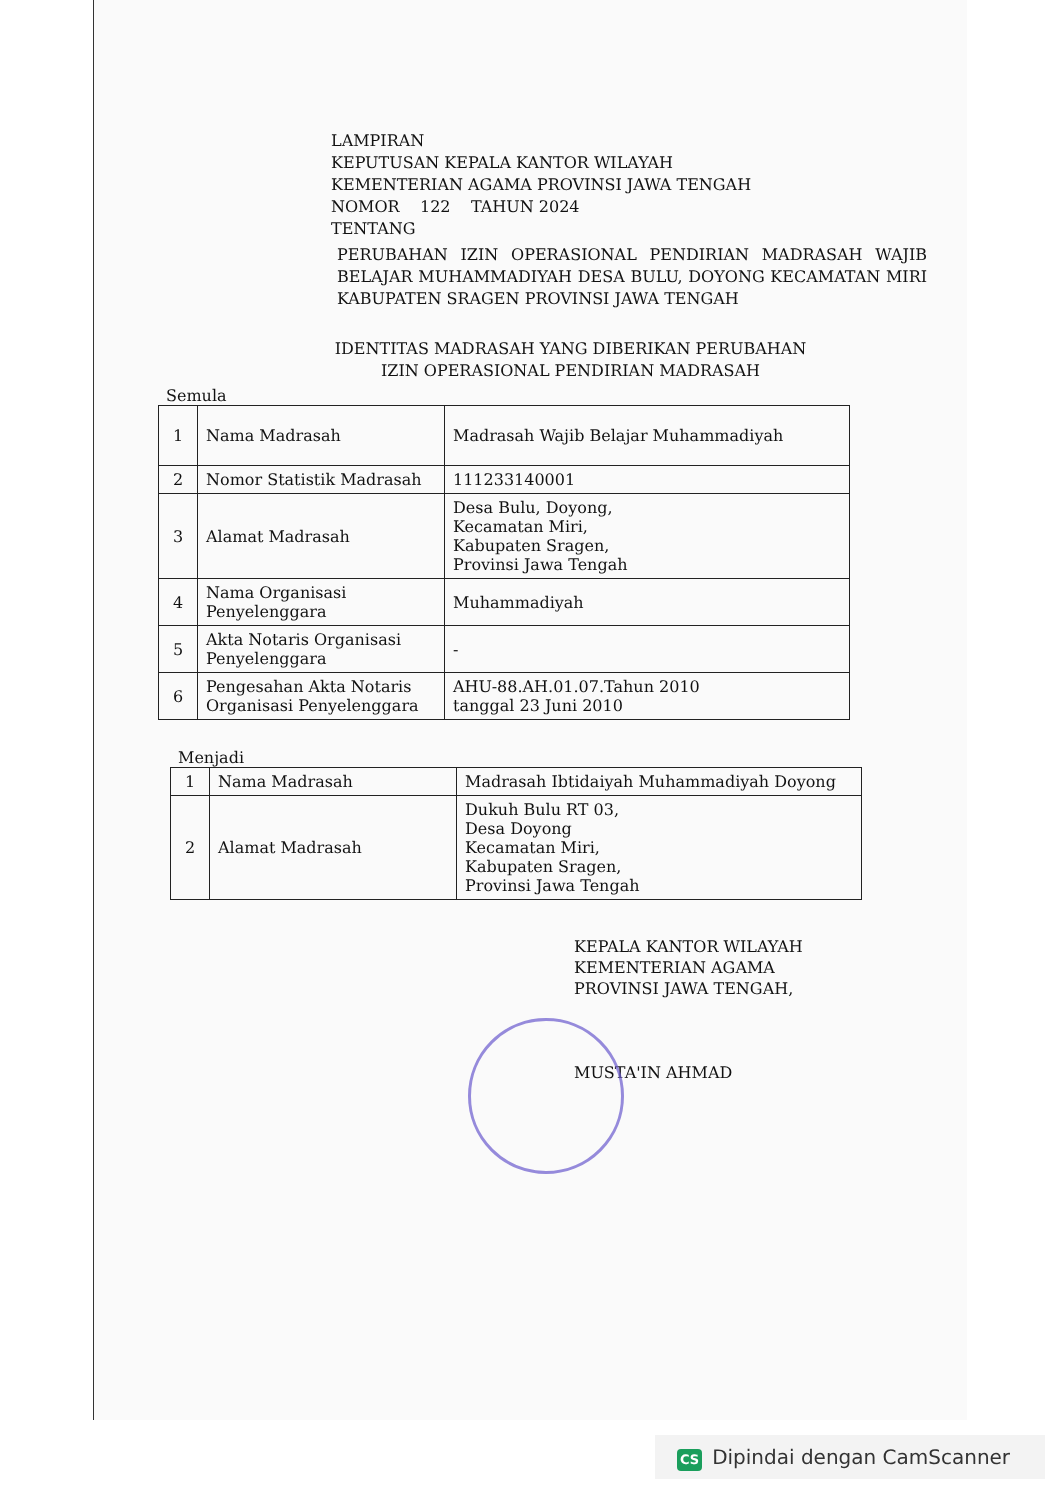LAMPIRAN
KEPUTUSAN KEPALA KANTOR WILAYAH
KEMENTERIAN AGAMA PROVINSI JAWA TENGAH
NOMOR 122 TAHUN 2024
TENTANG
PERUBAHAN IZIN OPERASIONAL PENDIRIAN MADRASAH WAJIB BELAJAR MUHAMMADIYAH DESA BULU, DOYONG KECAMATAN MIRI KABUPATEN SRAGEN PROVINSI JAWA TENGAH
IDENTITAS MADRASAH YANG DIBERIKAN PERUBAHAN
IZIN OPERASIONAL PENDIRIAN MADRASAH
Semula
| 1 | Nama Madrasah | Madrasah Wajib Belajar Muhammadiyah |
| 2 | Nomor Statistik Madrasah | 111233140001 |
| 3 | Alamat Madrasah | Desa Bulu, Doyong, Kecamatan Miri, Kabupaten Sragen, Provinsi Jawa Tengah |
| 4 | Nama Organisasi Penyelenggara | Muhammadiyah |
| 5 | Akta Notaris Organisasi Penyelenggara | - |
| 6 | Pengesahan Akta Notaris Organisasi Penyelenggara | AHU-88.AH.01.07.Tahun 2010 tanggal 23 Juni 2010 |
Menjadi
| 1 | Nama Madrasah | Madrasah Ibtidaiyah Muhammadiyah Doyong |
| 2 | Alamat Madrasah | Dukuh Bulu RT 03, Desa Doyong Kecamatan Miri, Kabupaten Sragen, Provinsi Jawa Tengah |
KEPALA KANTOR WILAYAH
KEMENTERIAN AGAMA
PROVINSI JAWA TENGAH,
MUSTA'IN AHMAD
CS Dipindai dengan CamScanner